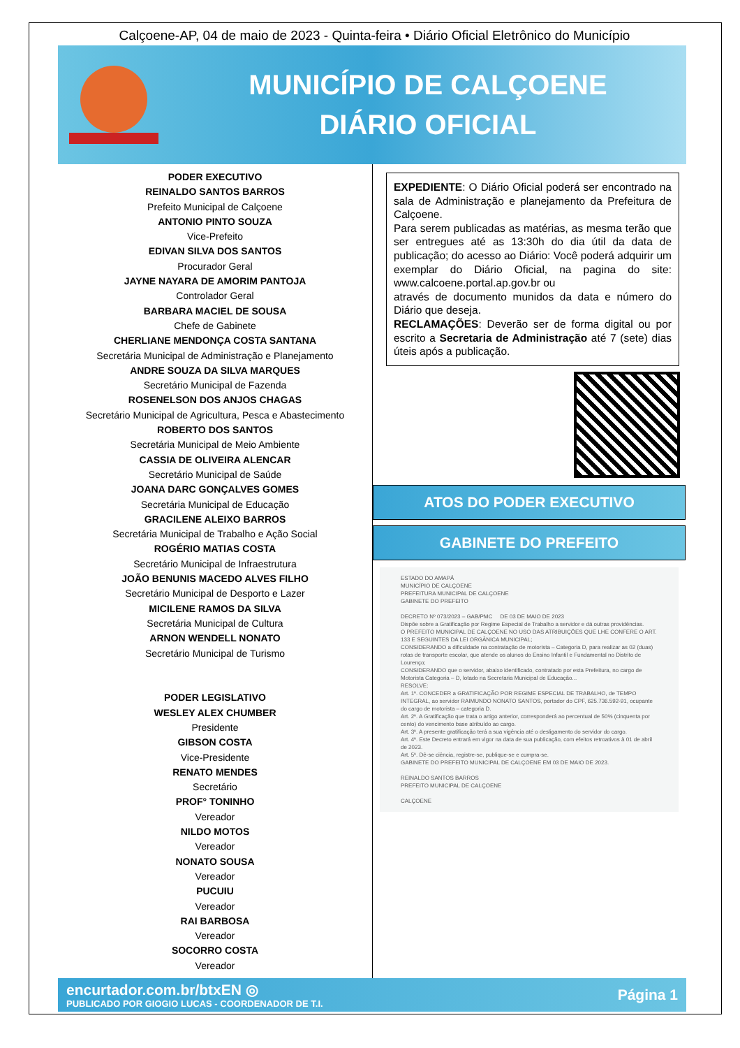Calçoene-AP, 04 de maio de 2023 - Quinta-feira • Diário Oficial Eletrônico do Município
MUNICÍPIO DE CALÇOENE
DIÁRIO OFICIAL
PODER EXECUTIVO
REINALDO SANTOS BARROS
Prefeito Municipal de Calçoene
ANTONIO PINTO SOUZA
Vice-Prefeito
EDIVAN SILVA DOS SANTOS
Procurador Geral
JAYNE NAYARA DE AMORIM PANTOJA
Controlador Geral
BARBARA MACIEL DE SOUSA
Chefe de Gabinete
CHERLIANE MENDONÇA COSTA SANTANA
Secretária Municipal de Administração e Planejamento
ANDRE SOUZA DA SILVA MARQUES
Secretário Municipal de Fazenda
ROSENELSON DOS ANJOS CHAGAS
Secretário Municipal de Agricultura, Pesca e Abastecimento
ROBERTO DOS SANTOS
Secretária Municipal de Meio Ambiente
CASSIA DE OLIVEIRA ALENCAR
Secretário Municipal de Saúde
JOANA DARC GONÇALVES GOMES
Secretária Municipal de Educação
GRACILENE ALEIXO BARROS
Secretária Municipal de Trabalho e Ação Social
ROGÉRIO MATIAS COSTA
Secretário Municipal de Infraestrutura
JOÃO BENUNIS MACEDO ALVES FILHO
Secretário Municipal de Desporto e Lazer
MICILENE RAMOS DA SILVA
Secretária Municipal de Cultura
ARNON WENDELL NONATO
Secretário Municipal de Turismo
PODER LEGISLATIVO
WESLEY ALEX CHUMBER
Presidente
GIBSON COSTA
Vice-Presidente
RENATO MENDES
Secretário
PROF° TONINHO
Vereador
NILDO MOTOS
Vereador
NONATO SOUSA
Vereador
PUCUIU
Vereador
RAI BARBOSA
Vereador
SOCORRO COSTA
Vereador
EXPEDIENTE: O Diário Oficial poderá ser encontrado na sala de Administração e planejamento da Prefeitura de Calçoene.
Para serem publicadas as matérias, as mesma terão que ser entregues até as 13:30h do dia útil da data de publicação; do acesso ao Diário: Você poderá adquirir um exemplar do Diário Oficial, na pagina do site: www.calcoene.portal.ap.gov.br ou
através de documento munidos da data e número do Diário que deseja.
RECLAMAÇÕES: Deverão ser de forma digital ou por escrito a Secretaria de Administração até 7 (sete) dias úteis após a publicação.
ATOS DO PODER EXECUTIVO
GABINETE DO PREFEITO
ESTADO DO AMAPÁ
MUNICÍPIO DE CALÇOENE
PREFEITURA MUNICIPAL DE CALÇOENE
GABINETE DO PREFEITO
DECRETO Nº 073/2023 – GAB/PMC DE 03 DE MAIO DE 2023
Dispõe sobre a Gratificação por Regime Especial de Trabalho a servidor e dá outras providências.
O PREFEITO MUNICIPAL DE CALÇOENE NO USO DAS ATRIBUIÇÕES QUE LHE CONFERE O ART. 133 E SEGUINTES DA LEI ORGÂNICA MUNICIPAL;
CONSIDERANDO a dificuldade na contratação de motorista – Categoria D, para realizar as 02 (duas) rotas de transporte escolar, que atende os alunos do Ensino Infantil e Fundamental no Distrito de Lourenço;
CONSIDERANDO que o servidor, abaixo identificado, contratado por esta Prefeitura, no cargo de Motorista Categoria – D, lotado na Secretaria Municipal de Educação...
RESOLVE:
Art. 1º. CONCEDER a GRATIFICAÇÃO POR REGIME ESPECIAL DE TRABALHO, de TEMPO INTEGRAL, ao servidor RAIMUNDO NONATO SANTOS, portador do CPF, 625.736.592-91, ocupante do cargo de motorista – categoria D.
Art. 2º. A Gratificação que trata o artigo anterior, corresponderá ao percentual de 50% (cinquenta por cento) do vencimento base atribuído ao cargo.
Art. 3º. A presente gratificação terá a sua vigência até o desligamento do servidor do cargo.
Art. 4º. Este Decreto entrará em vigor na data de sua publicação, com efeitos retroativos à 01 de abril de 2023.
Art. 5º. Dê-se ciência, registre-se, publique-se e cumpra-se.
GABINETE DO PREFEITO MUNICIPAL DE CALÇOENE EM 03 DE MAIO DE 2023.
REINALDO SANTOS BARROS
PREFEITO MUNICIPAL DE CALÇOENE
CALÇOENE
encurtador.com.br/btxEN ◎
PUBLICADO POR GIOGIO LUCAS - COORDENADOR DE T.I.
Página 1